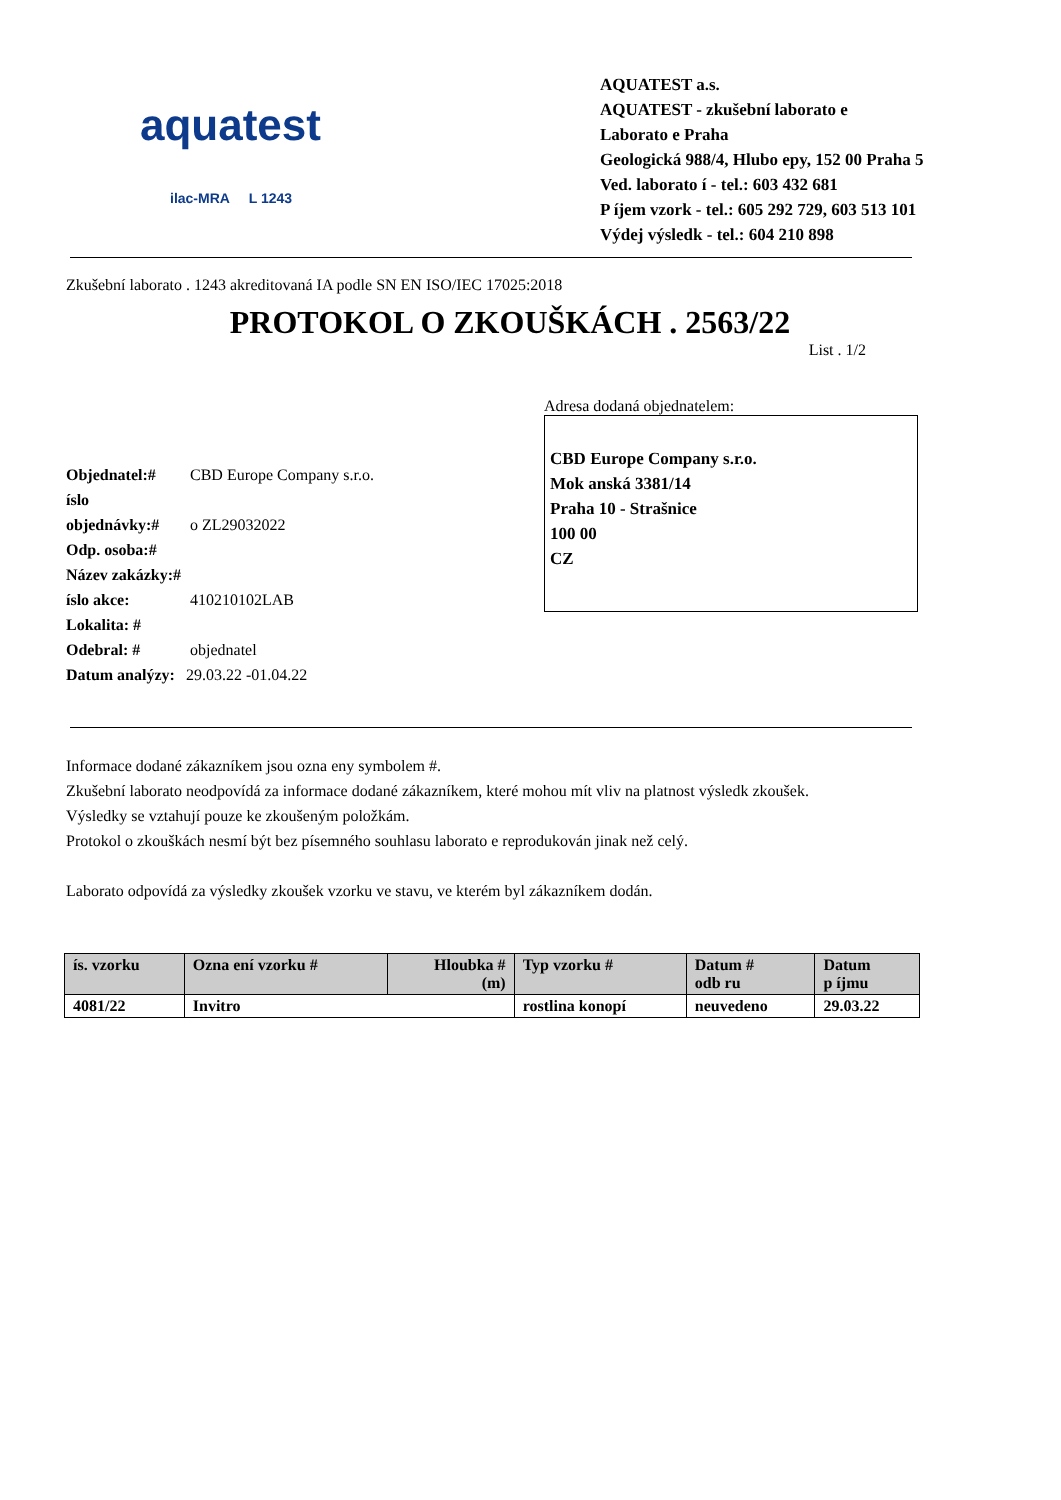aquatest
ilac-MRA L 1243
AQUATEST a.s.
AQUATEST - zkušební laborato e
Laborato e Praha
Geologická 988/4, Hlubo epy, 152 00 Praha 5
Ved. laborato í - tel.: 603 432 681
P íjem vzork - tel.: 605 292 729, 603 513 101
Výdej výsledk - tel.: 604 210 898
Zkušební laborato . 1243 akreditovaná IA podle SN EN ISO/IEC 17025:2018
PROTOKOL O ZKOUŠKÁCH . 2563/22
List . 1/2
Objednatel:# CBD Europe Company s.r.o.
íslo objednávky:# o ZL29032022
Odp. osoba:#
Název zakázky:#
íslo akce: 410210102LAB
Lokalita: #
Odebral: # objednatel
Datum analýzy: 29.03.22 -01.04.22
Adresa dodaná objednatelem:
CBD Europe Company s.r.o.
Mok anská 3381/14
Praha 10 - Strašnice
100 00
CZ
Informace dodané zákazníkem jsou ozna eny symbolem #.
Zkušební laborato neodpovídá za informace dodané zákazníkem, které mohou mít vliv na platnost výsledk zkoušek.
Výsledky se vztahují pouze ke zkoušeným položkám.
Protokol o zkouškách nesmí být bez písemného souhlasu laborato e reprodukován jinak než celý.
Laborato odpovídá za výsledky zkoušek vzorku ve stavu, ve kterém byl zákazníkem dodán.
| ís. vzorku | Ozna ení vzorku # | Hloubka # (m) | Typ vzorku # | Datum # odb ru | Datum p íjmu |
| --- | --- | --- | --- | --- | --- |
| 4081/22 | Invitro | | rostlina konopí | neuvedeno | 29.03.22 |